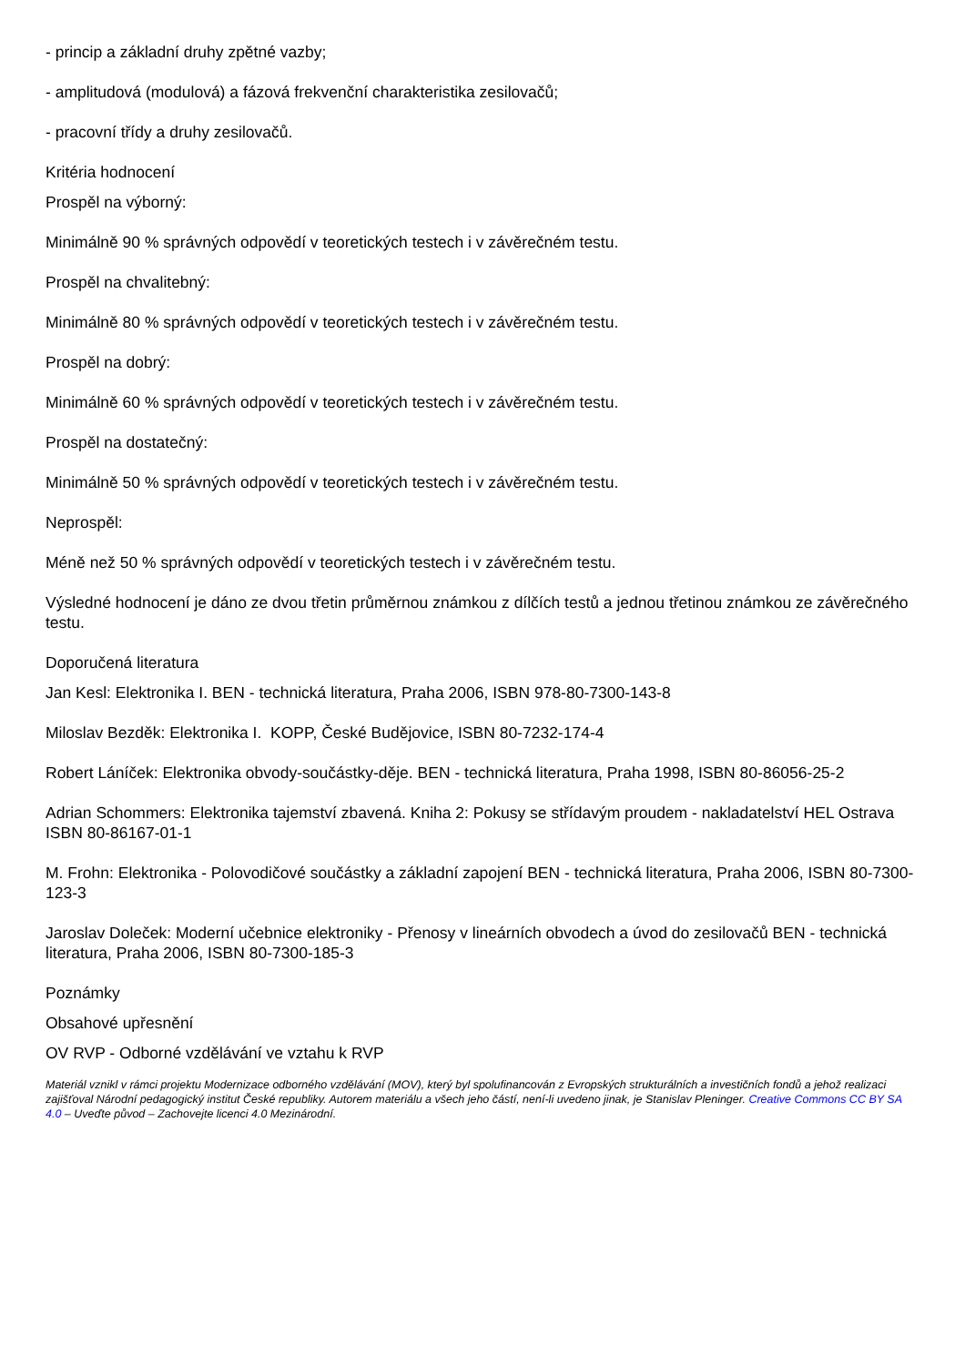- princip a základní druhy zpětné vazby;
- amplitudová (modulová) a fázová frekvenční charakteristika zesilovačů;
- pracovní třídy a druhy zesilovačů.
Kritéria hodnocení
Prospěl na výborný:
Minimálně 90 % správných odpovědí v teoretických testech i v závěrečném testu.
Prospěl na chvalitebný:
Minimálně 80 % správných odpovědí v teoretických testech i v závěrečném testu.
Prospěl na dobrý:
Minimálně 60 % správných odpovědí v teoretických testech i v závěrečném testu.
Prospěl na dostatečný:
Minimálně 50 % správných odpovědí v teoretických testech i v závěrečném testu.
Neprospěl:
Méně než 50 % správných odpovědí v teoretických testech i v závěrečném testu.
Výsledné hodnocení je dáno ze dvou třetin průměrnou známkou z dílčích testů a jednou třetinou známkou ze závěrečného testu.
Doporučená literatura
Jan Kesl: Elektronika I. BEN - technická literatura, Praha 2006, ISBN 978-80-7300-143-8
Miloslav Bezděk: Elektronika I. KOPP, České Budějovice, ISBN 80-7232-174-4
Robert Láníček: Elektronika obvody-součástky-děje. BEN - technická literatura, Praha 1998, ISBN 80-86056-25-2
Adrian Schommers: Elektronika tajemství zbavená. Kniha 2: Pokusy se střídavým proudem - nakladatelství HEL Ostrava ISBN 80-86167-01-1
M. Frohn: Elektronika - Polovodičové součástky a základní zapojení BEN - technická literatura, Praha 2006, ISBN 80-7300-123-3
Jaroslav Doleček: Moderní učebnice elektroniky - Přenosy v lineárních obvodech a úvod do zesilovačů BEN - technická literatura, Praha 2006, ISBN 80-7300-185-3
Poznámky
Obsahové upřesnění
OV RVP - Odborné vzdělávání ve vztahu k RVP
Materiál vznikl v rámci projektu Modernizace odborného vzdělávání (MOV), který byl spolufinancován z Evropských strukturálních a investičních fondů a jehož realizaci zajišťoval Národní pedagogický institut České republiky. Autorem materiálu a všech jeho částí, není-li uvedeno jinak, je Stanislav Pleninger. Creative Commons CC BY SA 4.0 – Uveďte původ – Zachovejte licenci 4.0 Mezinárodní.